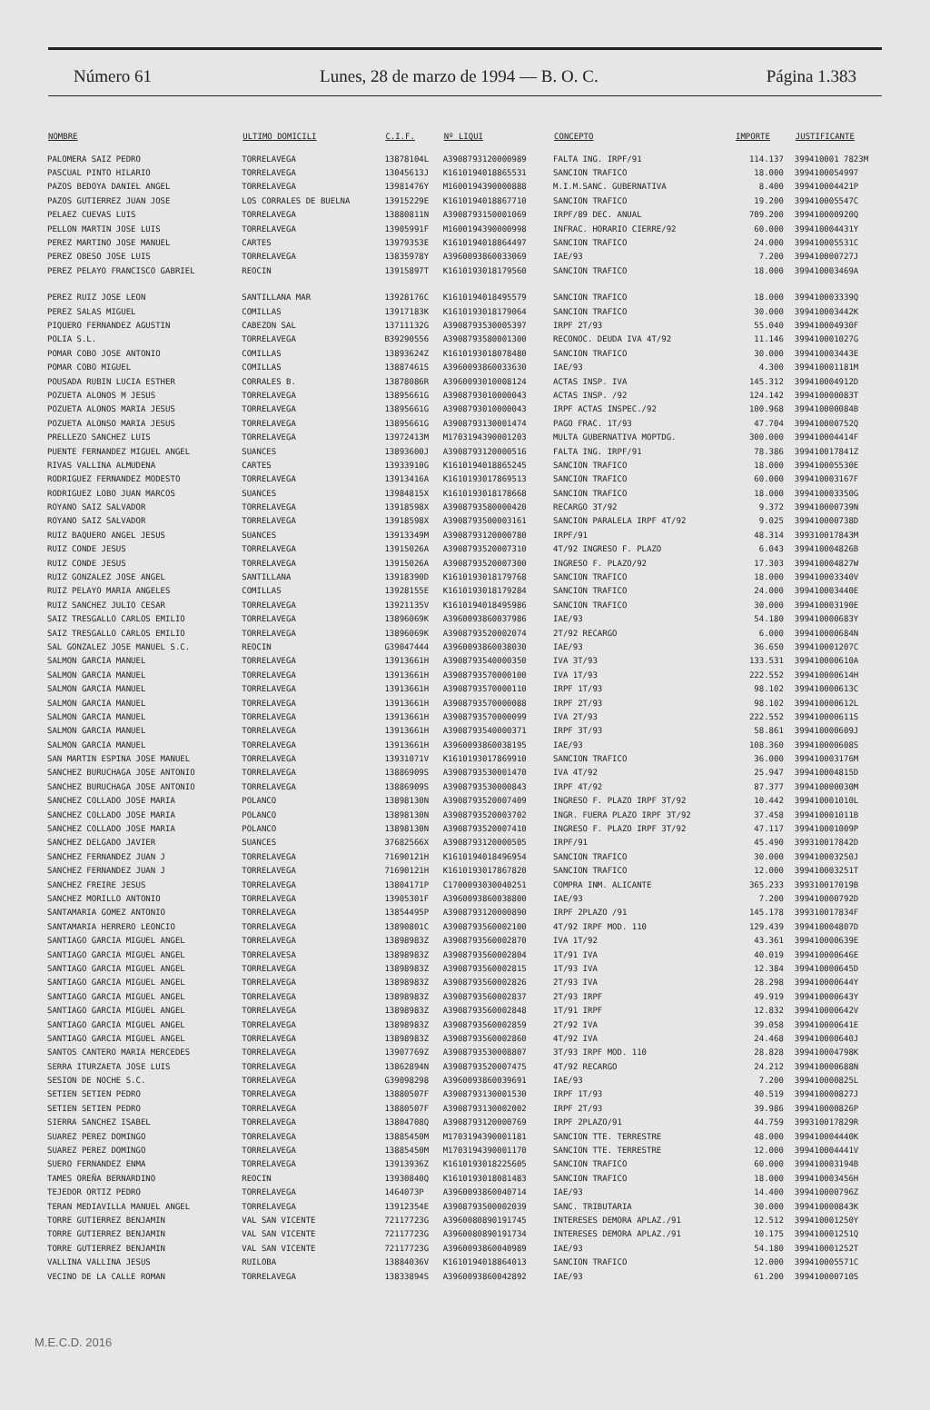Número 61 Lunes, 28 de marzo de 1994 — B. O. C. Página 1.383
| NOMBRE | ULTIMO DOMICILI | C.I.F. | Nº LIQUI | CONCEPTO | IMPORTE | JUSTIFICANTE |
| --- | --- | --- | --- | --- | --- | --- |
| PALOMERA SAIZ PEDRO | TORRELAVEGA | 13878104L | A3908793120000989 | FALTA ING. IRPF/91 | 114.137 | 399410001 7823M |
| PASCUAL PINTO HILARIO | TORRELAVEGA | 13045613J | K1610194018865531 | SANCION TRAFICO | 18.000 | 3994100054997 |
| PAZOS BEDOYA DANIEL ANGEL | TORRELAVEGA | 13981476Y | M1600194390000888 | M.I.M.SANC. GUBERNATIVA | 8.400 | 399410004421P |
| PAZOS GUTIERREZ JUAN JOSE | LOS CORRALES DE BUELNA | 13915229E | K1610194018867710 | SANCION TRAFICO | 19.200 | 399410005547C |
| PELAEZ CUEVAS LUIS | TORRELAVEGA | 13880811N | A3908793150001069 | IRPF/89 DEC. ANUAL | 709.200 | 399410000920Q |
| PELLON MARTIN JOSE LUIS | TORRELAVEGA | 13905991F | M1600194390000998 | INFRAC. HORARIO CIERRE/92 | 60.000 | 399410004431Y |
| PEREZ MARTINO JOSE MANUEL | CARTES | 13979353E | K1610194018864497 | SANCION TRAFICO | 24.000 | 399410005531C |
| PEREZ OBESO JOSE LUIS | TORRELAVEGA | 13835978Y | A3960093860033069 | IAE/93 | 7.200 | 399410000727J |
| PEREZ PELAYO FRANCISCO GABRIEL | REOCIN | 13915897T | K1610193018179560 | SANCION TRAFICO | 18.000 | 399410003469A |
| PEREZ RUIZ JOSE LEON | SANTILLANA MAR | 13928176C | K1610194018495579 | SANCION TRAFICO | 18.000 | 399410003339Q |
| PEREZ SALAS MIGUEL | COMILLAS | 13917183K | K1610193018179064 | SANCION TRAFICO | 30.000 | 399410003442K |
| PIQUERO FERNANDEZ AGUSTIN | CABEZON SAL | 13711132G | A3908793530005397 | IRPF 2T/93 | 55.040 | 399410004930F |
| POLIA S.L. | TORRELAVEGA | B39290556 | A3908793580001300 | RECONOC. DEUDA IVA 4T/92 | 11.146 | 399410001027G |
| POMAR COBO JOSE ANTONIO | COMILLAS | 13893624Z | K1610193018078480 | SANCION TRAFICO | 30.000 | 399410003443E |
| POMAR COBO MIGUEL | COMILLAS | 13887461S | A3960093860033630 | IAE/93 | 4.300 | 399410001181M |
| POUSADA RUBIN LUCIA ESTHER | CORRALES B. | 13878086R | A3960093010008124 | ACTAS INSP. IVA | 145.312 | 399410004912D |
| POZUETA ALONOS M JESUS | TORRELAVEGA | 13895661G | A3908793010000043 | ACTAS INSP. /92 | 124.142 | 399410000083T |
| POZUETA ALONOS MARIA JESUS | TORRELAVEGA | 13895661G | A3908793010000043 | IRPF ACTAS INSPEC./92 | 100.968 | 399410000084B |
| POZUETA ALONSO MARIA JESUS | TORRELAVEGA | 13895661G | A3908793130001474 | PAGO FRAC. 1T/93 | 47.704 | 399410000752Q |
| PRELLEZO SANCHEZ LUIS | TORRELAVEGA | 13972413M | M1703194390001203 | MULTA GUBERNATIVA MOPTDG. | 300.000 | 399410004414F |
| PUENTE FERNANDEZ MIGUEL ANGEL | SUANCES | 13893600J | A3908793120000516 | FALTA ING. IRPF/91 | 78.386 | 399410017841Z |
| RIVAS VALLINA ALMUDENA | CARTES | 13933910G | K1610194018865245 | SANCION TRAFICO | 18.000 | 399410005530E |
| RODRIGUEZ FERNANDEZ MODESTO | TORRELAVEGA | 13913416A | K1610193017869513 | SANCION TRAFICO | 60.000 | 399410003167F |
| RODRIGUEZ LOBO JUAN MARCOS | SUANCES | 13984815X | K1610193018178668 | SANCION TRAFICO | 18.000 | 399410003350G |
| ROYANO SAIZ SALVADOR | TORRELAVEGA | 13918598X | A3908793580000420 | RECARGO 3T/92 | 9.372 | 399410000739N |
| ROYANO SAIZ SALVADOR | TORRELAVEGA | 13918598X | A3908793500003161 | SANCION PARALELA IRPF 4T/92 | 9.025 | 399410000738D |
| RUIZ BAQUERO ANGEL JESUS | SUANCES | 13913349M | A3908793120000780 | IRPF/91 | 48.314 | 399310017843M |
| RUIZ CONDE JESUS | TORRELAVEGA | 13915026A | A3908793520007310 | 4T/92 INGRESO F. PLAZO | 6.043 | 399410004826B |
| RUIZ CONDE JESUS | TORRELAVEGA | 13915026A | A3908793520007300 | INGRESO F. PLAZO/92 | 17.303 | 399410004827W |
| RUIZ GONZALEZ JOSE ANGEL | SANTILLANA | 13918390D | K1610193018179768 | SANCION TRAFICO | 18.000 | 399410003340V |
| RUIZ PELAYO MARIA ANGELES | COMILLAS | 13928155E | K1610193018179284 | SANCION TRAFICO | 24.000 | 399410003440E |
| RUIZ SANCHEZ JULIO CESAR | TORRELAVEGA | 13921135V | K1610194018495986 | SANCION TRAFICO | 30.000 | 399410003190E |
| SAIZ TRESGALLO CARLOS EMILIO | TORRELAVEGA | 13896069K | A3960093860037986 | IAE/93 | 54.180 | 399410000683Y |
| SAIZ TRESGALLO CARLOS EMILIO | TORRELAVEGA | 13896069K | A3908793520002074 | 2T/92 RECARGO | 6.000 | 399410000684N |
| SAL GONZALEZ JOSE MANUEL S.C. | REOCIN | G39047444 | A3960093860038030 | IAE/93 | 36.650 | 399410001207C |
| SALMON GARCIA MANUEL | TORRELAVEGA | 13913661H | A3908793540000350 | IVA 3T/93 | 133.531 | 399410000610A |
| SALMON GARCIA MANUEL | TORRELAVEGA | 13913661H | A3908793570000100 | IVA 1T/93 | 222.552 | 399410000614H |
| SALMON GARCIA MANUEL | TORRELAVEGA | 13913661H | A3908793570000110 | IRPF 1T/93 | 98.102 | 399410000613C |
| SALMON GARCIA MANUEL | TORRELAVEGA | 13913661H | A3908793570000088 | IRPF 2T/93 | 98.102 | 399410000612L |
| SALMON GARCIA MANUEL | TORRELAVEGA | 13913661H | A3908793570000099 | IVA 2T/93 | 222.552 | 399410000611S |
| SALMON GARCIA MANUEL | TORRELAVEGA | 13913661H | A3908793540000371 | IRPF 3T/93 | 58.861 | 399410000609J |
| SALMON GARCIA MANUEL | TORRELAVEGA | 13913661H | A3960093860038195 | IAE/93 | 108.360 | 399410000608S |
| SAN MARTIN ESPINA JOSE MANUEL | TORRELAVEGA | 13931071V | K1610193017869910 | SANCION TRAFICO | 36.000 | 399410003176M |
| SANCHEZ BURUCHAGA JOSE ANTONIO | TORRELAVEGA | 13886909S | A3908793530001470 | IVA 4T/92 | 25.947 | 399410004815D |
| SANCHEZ BURUCHAGA JOSE ANTONIO | TORRELAVEGA | 13886909S | A3908793530000843 | IRPF 4T/92 | 87.377 | 399410000030M |
| SANCHEZ COLLADO JOSE MARIA | POLANCO | 13898130N | A3908793520007409 | INGRESO F. PLAZO IRPF 3T/92 | 10.442 | 399410001010L |
| SANCHEZ COLLADO JOSE MARIA | POLANCO | 13898130N | A3908793520003702 | INGR. FUERA PLAZO IRPF 3T/92 | 37.458 | 399410001011B |
| SANCHEZ COLLADO JOSE MARIA | POLANCO | 13898130N | A3908793520007410 | INGRESO F. PLAZO IRPF 3T/92 | 47.117 | 399410001009P |
| SANCHEZ DELGADO JAVIER | SUANCES | 37682566X | A3908793120000505 | IRPF/91 | 45.490 | 399310017842D |
| SANCHEZ FERNANDEZ JUAN J | TORRELAVEGA | 71690121H | K1610194018496954 | SANCION TRAFICO | 30.000 | 399410003250J |
| SANCHEZ FERNANDEZ JUAN J | TORRELAVEGA | 71690121H | K1610193017867820 | SANCION TRAFICO | 12.000 | 399410003251T |
| SANCHEZ FREIRE JESUS | TORRELAVEGA | 13804171P | C1700093030040251 | COMPRA INM. ALICANTE | 365.233 | 399310017019B |
| SANCHEZ MORILLO ANTONIO | TORRELAVEGA | 13905301F | A3960093860038800 | IAE/93 | 7.200 | 399410000792D |
| SANTAMARIA GOMEZ ANTONIO | TORRELAVEGA | 13854495P | A3908793120000890 | IRPF 2PLAZO /91 | 145.178 | 399310017834F |
| SANTAMARIA HERRERO LEONCIO | TORRELAVEGA | 13890801C | A3908793560002100 | 4T/92 IRPF MOD. 110 | 129.439 | 399410004807D |
| SANTIAGO GARCIA MIGUEL ANGEL | TORRELAVEGA | 13898983Z | A3908793560002870 | IVA 1T/92 | 43.361 | 399410000639E |
| SANTIAGO GARCIA MIGUEL ANGEL | TORRELAVESA | 13898983Z | A3908793560002804 | 1T/91 IVA | 40.019 | 399410000646E |
| SANTIAGO GARCIA MIGUEL ANGEL | TORRELAVEGA | 13898983Z | A3908793560002815 | 1T/93 IVA | 12.384 | 399410000645D |
| SANTIAGO GARCIA MIGUEL ANGEL | TORRELAVEGA | 13898983Z | A3908793560002826 | 2T/93 IVA | 28.298 | 399410000644Y |
| SANTIAGO GARCIA MIGUEL ANGEL | TORRELAVEGA | 13898983Z | A3908793560002837 | 2T/93 IRPF | 49.919 | 399410000643Y |
| SANTIAGO GARCIA MIGUEL ANGEL | TORRELAVEGA | 13898983Z | A3908793560002848 | 1T/91 IRPF | 12.832 | 399410000642V |
| SANTIAGO GARCIA MIGUEL ANGEL | TORRELAVEGA | 13898983Z | A3908793560002859 | 2T/92 IVA | 39.058 | 399410000641E |
| SANTIAGO GARCIA MIGUEL ANGEL | TORRELAVEGA | 13898983Z | A3908793560002860 | 4T/92 IVA | 24.468 | 399410000640J |
| SANTOS CANTERO MARIA MERCEDES | TORRELAVEGA | 13907769Z | A3908793530008807 | 3T/93 IRPF MOD. 110 | 28.828 | 399410004798K |
| SERRA ITURZAETA JOSE LUIS | TORRELAVEGA | 13862894N | A3908793520007475 | 4T/92 RECARGO | 24.212 | 399410000688N |
| SESION DE NOCHE S.C. | TORRELAVEGA | G39098298 | A3960093860039691 | IAE/93 | 7.200 | 399410000825L |
| SETIEN SETIEN PEDRO | TORRELAVEGA | 13880507F | A3908793130001530 | IRPF 1T/93 | 40.519 | 399410000827J |
| SETIEN SETIEN PEDRO | TORRELAVEGA | 13880507F | A3908793130002002 | IRPF 2T/93 | 39.986 | 399410000826P |
| SIERRA SANCHEZ ISABEL | TORRELAVEGA | 13804708Q | A3908793120000769 | IRPF 2PLAZO/91 | 44.759 | 399310017829R |
| SUAREZ PEREZ DOMINGO | TORRELAVEGA | 13885450M | M1703194390001181 | SANCION TTE. TERRESTRE | 48.000 | 399410004440K |
| SUAREZ PEREZ DOMINGO | TORRELAVEGA | 13885450M | M1703194390001170 | SANCION TTE. TERRESTRE | 12.000 | 399410004441V |
| SUERO FERNANDEZ ENMA | TORRELAVEGA | 13913936Z | K1610193018225605 | SANCION TRAFICO | 60.000 | 399410003194B |
| TAMES OREÑA BERNARDINO | REOCIN | 13930840Q | K1610193018081483 | SANCION TRAFICO | 18.000 | 399410003456H |
| TEJEDOR ORTIZ PEDRO | TORRELAVEGA | 1464073P | A3960093860040714 | IAE/93 | 14.400 | 399410000796Z |
| TERAN MEDIAVILLA MANUEL ANGEL | TORRELAVEGA | 13912354E | A3908793500002039 | SANC. TRIBUTARIA | 30.000 | 399410000843K |
| TORRE GUTIERREZ BENJAMIN | VAL SAN VICENTE | 72117723G | A3960080890191745 | INTERESES DEMORA APLAZ./91 | 12.512 | 399410001250Y |
| TORRE GUTIERREZ BENJAMIN | VAL SAN VICENTE | 72117723G | A3960080890191734 | INTERESES DEMORA APLAZ./91 | 10.175 | 399410001251Q |
| TORRE GUTIERREZ BENJAMIN | VAL SAN VICENTE | 72117723G | A3960093860040989 | IAE/93 | 54.180 | 399410001252T |
| VALLINA VALLINA JESUS | RUILOBA | 13884036V | K1610194018864013 | SANCION TRAFICO | 12.000 | 399410005571C |
| VECINO DE LA CALLE ROMAN | TORRELAVEGA | 13833894S | A3960093860042892 | IAE/93 | 61.200 | 399410000710S |
M.E.C.D. 2016